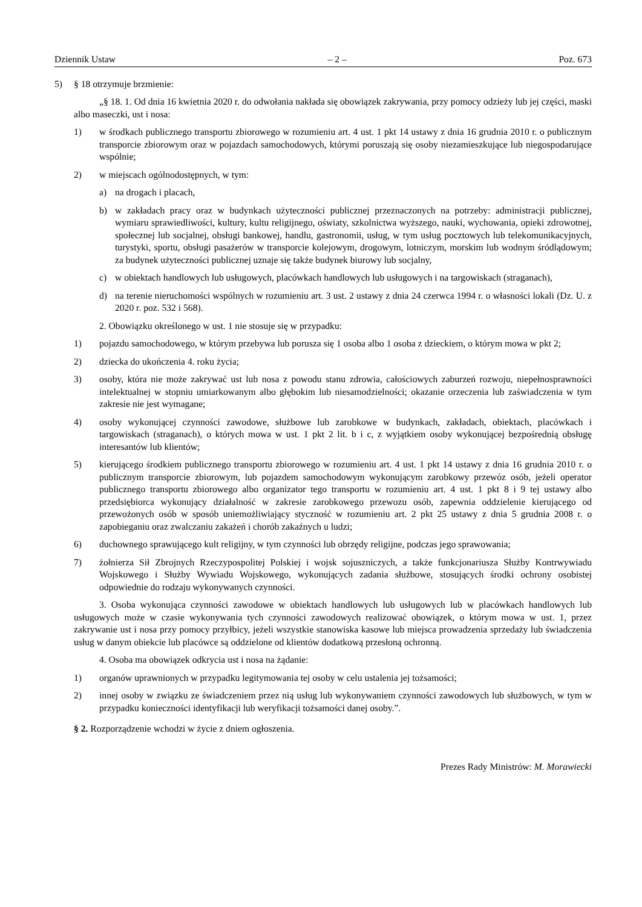Dziennik Ustaw – 2 – Poz. 673
5) § 18 otrzymuje brzmienie:
„§ 18. 1. Od dnia 16 kwietnia 2020 r. do odwołania nakłada się obowiązek zakrywania, przy pomocy odzieży lub jej części, maski albo maseczki, ust i nosa:
1) w środkach publicznego transportu zbiorowego w rozumieniu art. 4 ust. 1 pkt 14 ustawy z dnia 16 grudnia 2010 r. o publicznym transporcie zbiorowym oraz w pojazdach samochodowych, którymi poruszają się osoby niezamieszkujące lub niegospodarujące wspólnie;
2) w miejscach ogólnodostępnych, w tym:
a) na drogach i placach,
b) w zakładach pracy oraz w budynkach użyteczności publicznej przeznaczonych na potrzeby: administracji publicznej, wymiaru sprawiedliwości, kultury, kultu religijnego, oświaty, szkolnictwa wyższego, nauki, wychowania, opieki zdrowotnej, społecznej lub socjalnej, obsługi bankowej, handlu, gastronomii, usług, w tym usług pocztowych lub telekomunikacyjnych, turystyki, sportu, obsługi pasażerów w transporcie kolejowym, drogowym, lotniczym, morskim lub wodnym śródlądowym; za budynek użyteczności publicznej uznaje się także budynek biurowy lub socjalny,
c) w obiektach handlowych lub usługowych, placówkach handlowych lub usługowych i na targowiskach (straganach),
d) na terenie nieruchomości wspólnych w rozumieniu art. 3 ust. 2 ustawy z dnia 24 czerwca 1994 r. o własności lokali (Dz. U. z 2020 r. poz. 532 i 568).
2. Obowiązku określonego w ust. 1 nie stosuje się w przypadku:
1) pojazdu samochodowego, w którym przebywa lub porusza się 1 osoba albo 1 osoba z dzieckiem, o którym mowa w pkt 2;
2) dziecka do ukończenia 4. roku życia;
3) osoby, która nie może zakrywać ust lub nosa z powodu stanu zdrowia, całościowych zaburzeń rozwoju, niepełnosprawności intelektualnej w stopniu umiarkowanym albo głębokim lub niesamodzielności; okazanie orzeczenia lub zaświadczenia w tym zakresie nie jest wymagane;
4) osoby wykonującej czynności zawodowe, służbowe lub zarobkowe w budynkach, zakładach, obiektach, placówkach i targowiskach (straganach), o których mowa w ust. 1 pkt 2 lit. b i c, z wyjątkiem osoby wykonującej bezpośrednią obsługę interesantów lub klientów;
5) kierującego środkiem publicznego transportu zbiorowego w rozumieniu art. 4 ust. 1 pkt 14 ustawy z dnia 16 grudnia 2010 r. o publicznym transporcie zbiorowym, lub pojazdem samochodowym wykonującym zarobkowy przewóz osób, jeżeli operator publicznego transportu zbiorowego albo organizator tego transportu w rozumieniu art. 4 ust. 1 pkt 8 i 9 tej ustawy albo przedsiębiorca wykonujący działalność w zakresie zarobkowego przewozu osób, zapewnia oddzielenie kierującego od przewożonych osób w sposób uniemożliwiający styczność w rozumieniu art. 2 pkt 25 ustawy z dnia 5 grudnia 2008 r. o zapobieganiu oraz zwalczaniu zakażeń i chorób zakaźnych u ludzi;
6) duchownego sprawującego kult religijny, w tym czynności lub obrzędy religijne, podczas jego sprawowania;
7) żołnierza Sił Zbrojnych Rzeczypospolitej Polskiej i wojsk sojuszniczych, a także funkcjonariusza Służby Kontrwywiadu Wojskowego i Służby Wywiadu Wojskowego, wykonujących zadania służbowe, stosujących środki ochrony osobistej odpowiednie do rodzaju wykonywanych czynności.
3. Osoba wykonująca czynności zawodowe w obiektach handlowych lub usługowych lub w placówkach handlowych lub usługowych może w czasie wykonywania tych czynności zawodowych realizować obowiązek, o którym mowa w ust. 1, przez zakrywanie ust i nosa przy pomocy przyłbicy, jeżeli wszystkie stanowiska kasowe lub miejsca prowadzenia sprzedaży lub świadczenia usług w danym obiekcie lub placówce są oddzielone od klientów dodatkową przesłoną ochronną.
4. Osoba ma obowiązek odkrycia ust i nosa na żądanie:
1) organów uprawnionych w przypadku legitymowania tej osoby w celu ustalenia jej tożsamości;
2) innej osoby w związku ze świadczeniem przez nią usług lub wykonywaniem czynności zawodowych lub służbowych, w tym w przypadku konieczności identyfikacji lub weryfikacji tożsamości danej osoby.”.
§ 2. Rozporządzenie wchodzi w życie z dniem ogłoszenia.
Prezes Rady Ministrów: M. Morawiecki